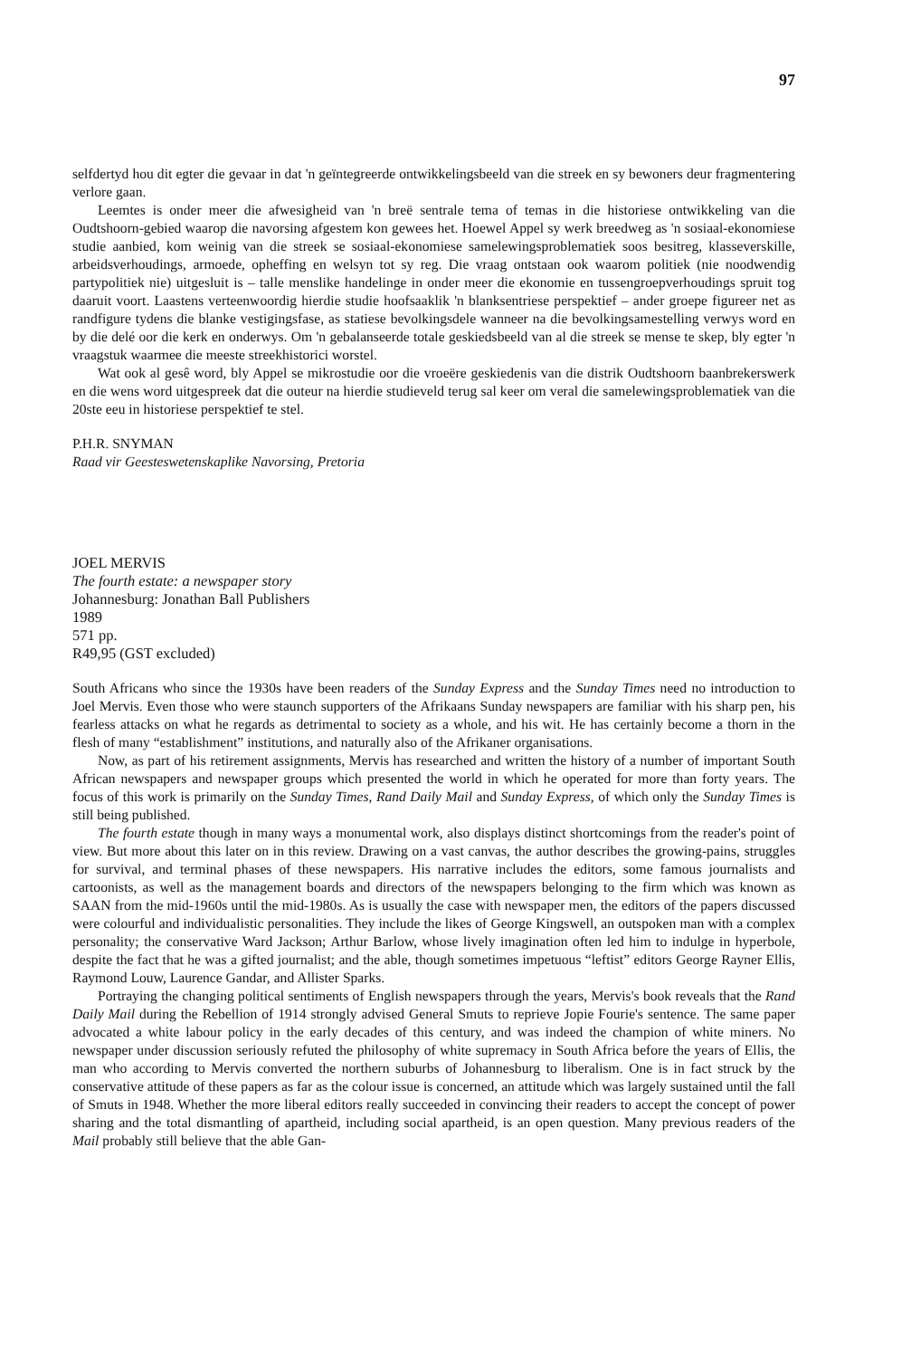97
selfdertyd hou dit egter die gevaar in dat 'n geïntegreerde ontwikkelingsbeeld van die streek en sy bewoners deur fragmentering verlore gaan.
Leemtes is onder meer die afwesigheid van 'n breë sentrale tema of temas in die historiese ontwikkeling van die Oudtshoorn-gebied waarop die navorsing afgestem kon gewees het. Hoewel Appel sy werk breedweg as 'n sosiaal-ekonomiese studie aanbied, kom weinig van die streek se sosiaal-ekonomiese samelewingsproblematiek soos besitreg, klasseverskille, arbeidsverhoudings, armoede, opheffing en welsyn tot sy reg. Die vraag ontstaan ook waarom politiek (nie noodwendig partypolitiek nie) uitgesluit is – talle menslike handelinge in onder meer die ekonomie en tussengroepverhoudings spruit tog daaruit voort. Laastens verteenwoordig hierdie studie hoofsaaklik 'n blanksentriese perspektief – ander groepe figureer net as randfigure tydens die blanke vestigingsfase, as statiese bevolkingsdele wanneer na die bevolkingsamestelling verwys word en by die delé oor die kerk en onderwys. Om 'n gebalanseerde totale geskiedsbeeld van al die streek se mense te skep, bly egter 'n vraagstuk waarmee die meeste streekhistorici worstel.
Wat ook al gesê word, bly Appel se mikrostudie oor die vroeëre geskiedenis van die distrik Oudtshoorn baanbrekerswerk en die wens word uitgespreek dat die outeur na hierdie studieveld terug sal keer om veral die samelewingsproblematiek van die 20ste eeu in historiese perspektief te stel.
P.H.R. SNYMAN
Raad vir Geesteswetenskaplike Navorsing, Pretoria
JOEL MERVIS
The fourth estate: a newspaper story
Johannesburg: Jonathan Ball Publishers
1989
571 pp.
R49,95 (GST excluded)
South Africans who since the 1930s have been readers of the Sunday Express and the Sunday Times need no introduction to Joel Mervis. Even those who were staunch supporters of the Afrikaans Sunday newspapers are familiar with his sharp pen, his fearless attacks on what he regards as detrimental to society as a whole, and his wit. He has certainly become a thorn in the flesh of many “establishment” institutions, and naturally also of the Afrikaner organisations.
Now, as part of his retirement assignments, Mervis has researched and written the history of a number of important South African newspapers and newspaper groups which presented the world in which he operated for more than forty years. The focus of this work is primarily on the Sunday Times, Rand Daily Mail and Sunday Express, of which only the Sunday Times is still being published.
The fourth estate though in many ways a monumental work, also displays distinct shortcomings from the reader's point of view. But more about this later on in this review. Drawing on a vast canvas, the author describes the growing-pains, struggles for survival, and terminal phases of these newspapers. His narrative includes the editors, some famous journalists and cartoonists, as well as the management boards and directors of the newspapers belonging to the firm which was known as SAAN from the mid-1960s until the mid-1980s. As is usually the case with newspaper men, the editors of the papers discussed were colourful and individualistic personalities. They include the likes of George Kingswell, an outspoken man with a complex personality; the conservative Ward Jackson; Arthur Barlow, whose lively imagination often led him to indulge in hyperbole, despite the fact that he was a gifted journalist; and the able, though sometimes impetuous “leftist” editors George Rayner Ellis, Raymond Louw, Laurence Gandar, and Allister Sparks.
Portraying the changing political sentiments of English newspapers through the years, Mervis's book reveals that the Rand Daily Mail during the Rebellion of 1914 strongly advised General Smuts to reprieve Jopie Fourie's sentence. The same paper advocated a white labour policy in the early decades of this century, and was indeed the champion of white miners. No newspaper under discussion seriously refuted the philosophy of white supremacy in South Africa before the years of Ellis, the man who according to Mervis converted the northern suburbs of Johannesburg to liberalism. One is in fact struck by the conservative attitude of these papers as far as the colour issue is concerned, an attitude which was largely sustained until the fall of Smuts in 1948. Whether the more liberal editors really succeeded in convincing their readers to accept the concept of power sharing and the total dismantling of apartheid, including social apartheid, is an open question. Many previous readers of the Mail probably still believe that the able Gan-